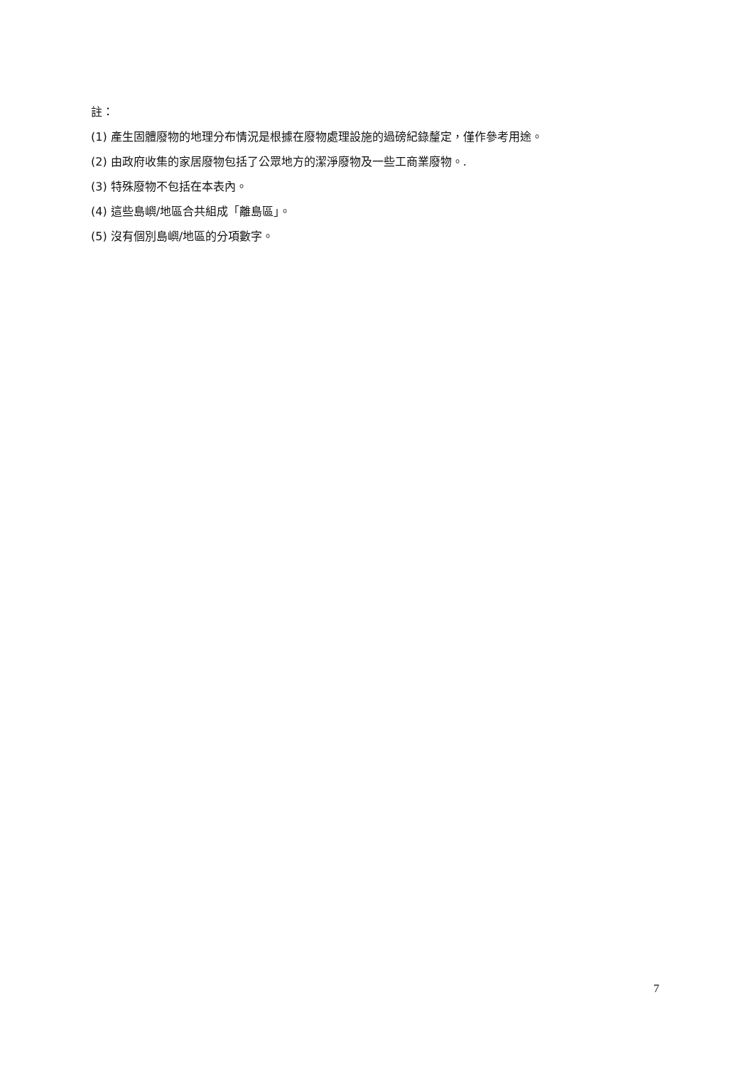註：
(1) 產生固體廢物的地理分布情況是根據在廢物處理設施的過磅紀錄釐定，僅作參考用途。
(2) 由政府收集的家居廢物包括了公眾地方的潔淨廢物及一些工商業廢物。.
(3) 特殊廢物不包括在本表內。
(4) 這些島嶼/地區合共組成「離島區」。
(5) 沒有個別島嶼/地區的分項數字。
7